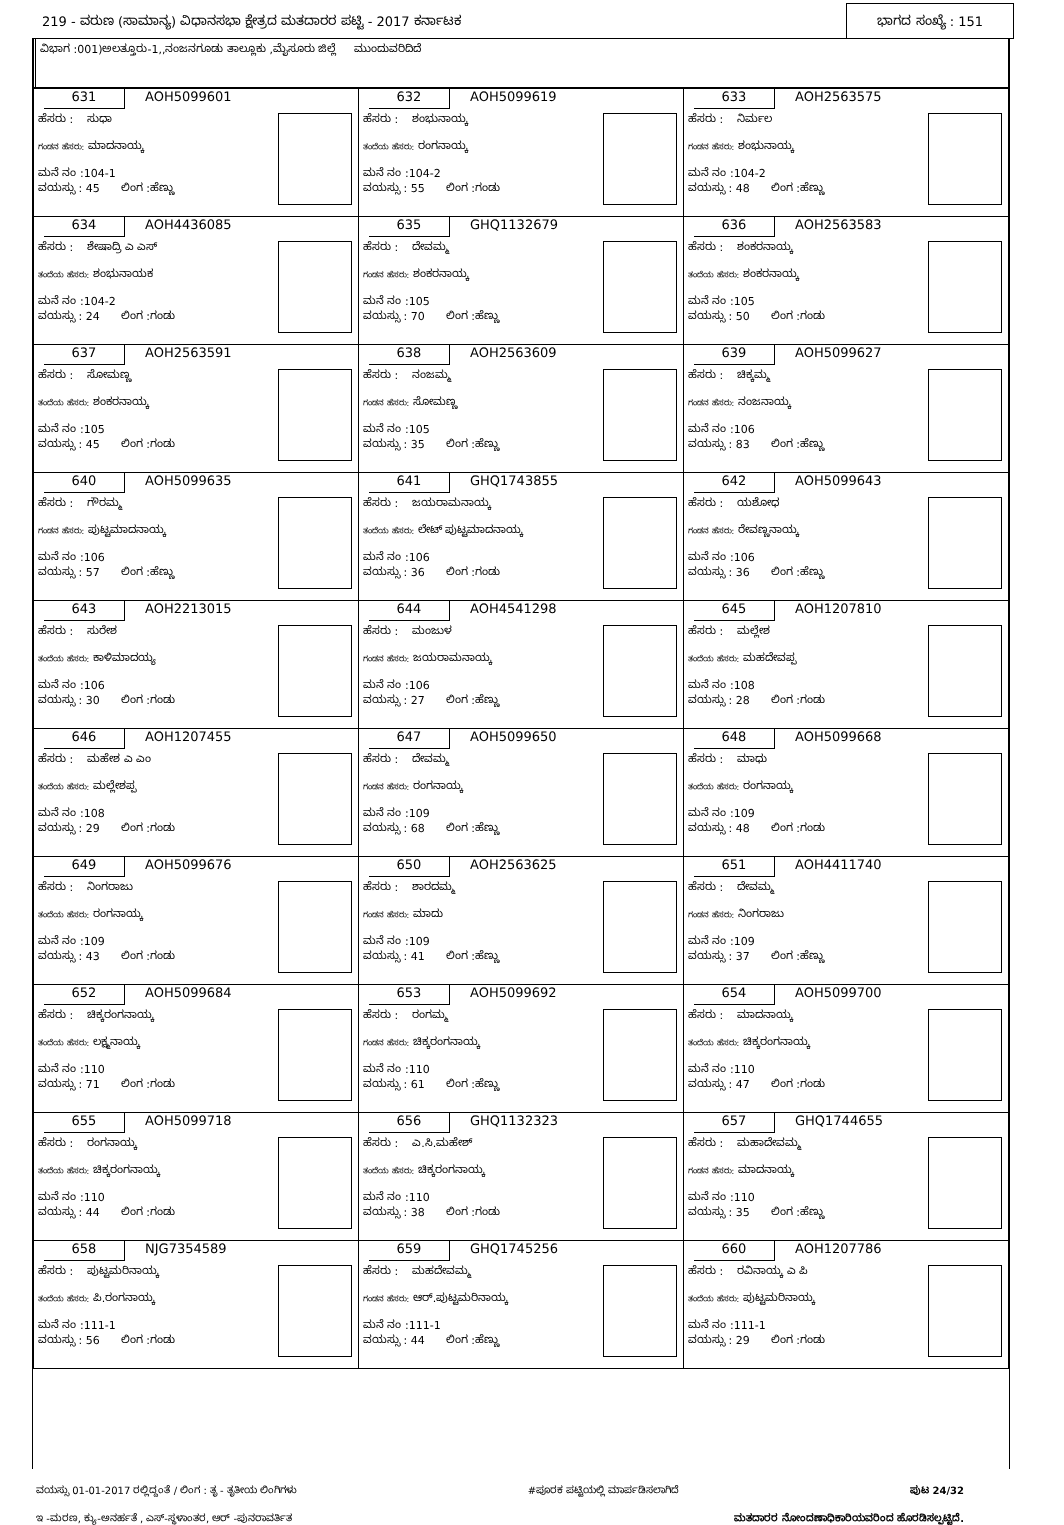219 - ವರುಣ (ಸಾಮಾನ್ಯ) ವಿಧಾನಸಭಾ ಕ್ಷೇತ್ರದ ಮತದಾರರ ಪಟ್ಟಿ - 2017 ಕರ್ನಾಟಕ ಭಾಗದ ಸಂಖ್ಯೆ : 151
ವಿಭಾಗ :001)ಅಲತ್ತೂರು-1,,ನಂಜನಗೂಡು ತಾಲ್ಲೂಕು ,ಮೈಸೂರು ಜಿಲ್ಲೆ ಮುಂದುವರಿದಿದೆ
| 631 AOH5099601 ಹೆಸರು : ಸುಧಾ ಗಂಡನ ಹೆಸರು: ಮಾದನಾಯ್ಕ ಮನೆ ನಂ :104-1 ವಯಸ್ಸು : 45 ಲಿಂಗ :ಹೆಣ್ಣು | 632 AOH5099619 ಹೆಸರು : ಶಂಭುನಾಯ್ಕ ತಂದೆಯ ಹೆಸರು: ರಂಗನಾಯ್ಕ ಮನೆ ನಂ :104-2 ವಯಸ್ಸು : 55 ಲಿಂಗ :ಗಂಡು | 633 AOH2563575 ಹೆಸರು : ನಿರ್ಮಲ ಗಂಡನ ಹೆಸರು: ಶಂಭುನಾಯ್ಕ ಮನೆ ನಂ :104-2 ವಯಸ್ಸು : 48 ಲಿಂಗ :ಹೆಣ್ಣು |
| 634 AOH4436085 ಹೆಸರು : ಶೇಷಾದ್ರಿ ಎ ಎಸ್ ತಂದೆಯ ಹೆಸರು: ಶಂಭುನಾಯಕ ಮನೆ ನಂ :104-2 ವಯಸ್ಸು : 24 ಲಿಂಗ :ಗಂಡು | 635 GHQ1132679 ಹೆಸರು : ದೇವಮ್ಮ ಗಂಡನ ಹೆಸರು: ಶಂಕರನಾಯ್ಕ ಮನೆ ನಂ :105 ವಯಸ್ಸು : 70 ಲಿಂಗ :ಹೆಣ್ಣು | 636 AOH2563583 ಹೆಸರು : ಶಂಕರನಾಯ್ಕ ತಂದೆಯ ಹೆಸರು: ಶಂಕರನಾಯ್ಕ ಮನೆ ನಂ :105 ವಯಸ್ಸು : 50 ಲಿಂಗ :ಗಂಡು |
| 637 AOH2563591 ಹೆಸರು : ಸೋಮಣ್ಣ ತಂದೆಯ ಹೆಸರು: ಶಂಕರನಾಯ್ಕ ಮನೆ ನಂ :105 ವಯಸ್ಸು : 45 ಲಿಂಗ :ಗಂಡು | 638 AOH2563609 ಹೆಸರು : ನಂಜಮ್ಮ ಗಂಡನ ಹೆಸರು: ಸೋಮಣ್ಣ ಮನೆ ನಂ :105 ವಯಸ್ಸು : 35 ಲಿಂಗ :ಹೆಣ್ಣು | 639 AOH5099627 ಹೆಸರು : ಚಿಕ್ಕಮ್ಮ ಗಂಡನ ಹೆಸರು: ನಂಜನಾಯ್ಕ ಮನೆ ನಂ :106 ವಯಸ್ಸು : 83 ಲಿಂಗ :ಹೆಣ್ಣು |
| 640 AOH5099635 ಹೆಸರು : ಗೌರಮ್ಮ ಗಂಡನ ಹೆಸರು: ಪುಟ್ಟಮಾದನಾಯ್ಕ ಮನೆ ನಂ :106 ವಯಸ್ಸು : 57 ಲಿಂಗ :ಹೆಣ್ಣು | 641 GHQ1743855 ಹೆಸರು : ಜಯರಾಮನಾಯ್ಕ ತಂದೆಯ ಹೆಸರು: ಲೇಟ್ ಪುಟ್ಟಮಾದನಾಯ್ಕ ಮನೆ ನಂ :106 ವಯಸ್ಸು : 36 ಲಿಂಗ :ಗಂಡು | 642 AOH5099643 ಹೆಸರು : ಯಶೋಧ ಗಂಡನ ಹೆಸರು: ರೇವಣ್ಣನಾಯ್ಕ ಮನೆ ನಂ :106 ವಯಸ್ಸು : 36 ಲಿಂಗ :ಹೆಣ್ಣು |
| 643 AOH2213015 ಹೆಸರು : ಸುರೇಶ ತಂದೆಯ ಹೆಸರು: ಕಾಳಿಮಾದಯ್ಯ ಮನೆ ನಂ :106 ವಯಸ್ಸು : 30 ಲಿಂಗ :ಗಂಡು | 644 AOH4541298 ಹೆಸರು : ಮಂಜುಳ ಗಂಡನ ಹೆಸರು: ಜಯರಾಮನಾಯ್ಕ ಮನೆ ನಂ :106 ವಯಸ್ಸು : 27 ಲಿಂಗ :ಹೆಣ್ಣು | 645 AOH1207810 ಹೆಸರು : ಮಲ್ಲೇಶ ತಂದೆಯ ಹೆಸರು: ಮಹದೇವಪ್ಪ ಮನೆ ನಂ :108 ವಯಸ್ಸು : 28 ಲಿಂಗ :ಗಂಡು |
| 646 AOH1207455 ಹೆಸರು : ಮಹೇಶ ಎ ಎಂ ತಂದೆಯ ಹೆಸರು: ಮಲ್ಲೇಶಪ್ಪ ಮನೆ ನಂ :108 ವಯಸ್ಸು : 29 ಲಿಂಗ :ಗಂಡು | 647 AOH5099650 ಹೆಸರು : ದೇವಮ್ಮ ಗಂಡನ ಹೆಸರು: ರಂಗನಾಯ್ಕ ಮನೆ ನಂ :109 ವಯಸ್ಸು : 68 ಲಿಂಗ :ಹೆಣ್ಣು | 648 AOH5099668 ಹೆಸರು : ಮಾಧು ತಂದೆಯ ಹೆಸರು: ರಂಗನಾಯ್ಕ ಮನೆ ನಂ :109 ವಯಸ್ಸು : 48 ಲಿಂಗ :ಗಂಡು |
| 649 AOH5099676 ಹೆಸರು : ನಿಂಗರಾಜು ತಂದೆಯ ಹೆಸರು: ರಂಗನಾಯ್ಕ ಮನೆ ನಂ :109 ವಯಸ್ಸು : 43 ಲಿಂಗ :ಗಂಡು | 650 AOH2563625 ಹೆಸರು : ಶಾರದಮ್ಮ ಗಂಡನ ಹೆಸರು: ಮಾದು ಮನೆ ನಂ :109 ವಯಸ್ಸು : 41 ಲಿಂಗ :ಹೆಣ್ಣು | 651 AOH4411740 ಹೆಸರು : ದೇವಮ್ಮ ಗಂಡನ ಹೆಸರು: ನಿಂಗರಾಜು ಮನೆ ನಂ :109 ವಯಸ್ಸು : 37 ಲಿಂಗ :ಹೆಣ್ಣು |
| 652 AOH5099684 ಹೆಸರು : ಚಿಕ್ಕರಂಗನಾಯ್ಕ ತಂದೆಯ ಹೆಸರು: ಲಕ್ಷ್ಮನಾಯ್ಕ ಮನೆ ನಂ :110 ವಯಸ್ಸು : 71 ಲಿಂಗ :ಗಂಡು | 653 AOH5099692 ಹೆಸರು : ರಂಗಮ್ಮ ಗಂಡನ ಹೆಸರು: ಚಿಕ್ಕರಂಗನಾಯ್ಕ ಮನೆ ನಂ :110 ವಯಸ್ಸು : 61 ಲಿಂಗ :ಹೆಣ್ಣು | 654 AOH5099700 ಹೆಸರು : ಮಾದನಾಯ್ಕ ತಂದೆಯ ಹೆಸರು: ಚಿಕ್ಕರಂಗನಾಯ್ಕ ಮನೆ ನಂ :110 ವಯಸ್ಸು : 47 ಲಿಂಗ :ಗಂಡು |
| 655 AOH5099718 ಹೆಸರು : ರಂಗನಾಯ್ಕ ತಂದೆಯ ಹೆಸರು: ಚಿಕ್ಕರಂಗನಾಯ್ಕ ಮನೆ ನಂ :110 ವಯಸ್ಸು : 44 ಲಿಂಗ :ಗಂಡು | 656 GHQ1132323 ಹೆಸರು : ಎ.ಸಿ.ಮಹೇಶ್ ತಂದೆಯ ಹೆಸರು: ಚಿಕ್ಕರಂಗನಾಯ್ಕ ಮನೆ ನಂ :110 ವಯಸ್ಸು : 38 ಲಿಂಗ :ಗಂಡು | 657 GHQ1744655 ಹೆಸರು : ಮಹಾದೇವಮ್ಮ ಗಂಡನ ಹೆಸರು: ಮಾದನಾಯ್ಕ ಮನೆ ನಂ :110 ವಯಸ್ಸು : 35 ಲಿಂಗ :ಹೆಣ್ಣು |
| 658 NJG7354589 ಹೆಸರು : ಪುಟ್ಟಮರಿನಾಯ್ಕ ತಂದೆಯ ಹೆಸರು: ಪಿ.ರಂಗನಾಯ್ಕ ಮನೆ ನಂ :111-1 ವಯಸ್ಸು : 56 ಲಿಂಗ :ಗಂಡು | 659 GHQ1745256 ಹೆಸರು : ಮಹದೇವಮ್ಮ ಗಂಡನ ಹೆಸರು: ಆರ್.ಪುಟ್ಟಮರಿನಾಯ್ಕ ಮನೆ ನಂ :111-1 ವಯಸ್ಸು : 44 ಲಿಂಗ :ಹೆಣ್ಣು | 660 AOH1207786 ಹೆಸರು : ರವಿನಾಯ್ಕ ಎ ಪಿ ತಂದೆಯ ಹೆಸರು: ಪುಟ್ಟಮರಿನಾಯ್ಕ ಮನೆ ನಂ :111-1 ವಯಸ್ಸು : 29 ಲಿಂಗ :ಗಂಡು |
ವಯಸ್ಸು 01-01-2017 ರಲ್ಲಿದ್ದಂತೆ / ಲಿಂಗ : ತೃ - ತೃತೀಯ ಲಿಂಗಿಗಳು #ಪೂರಕ ಪಟ್ಟಿಯಲ್ಲಿ ಮಾರ್ಪಡಿಸಲಾಗಿದೆ ಪುಟ 24/32
ಇ -ಮರಣ, ಕ್ಯು-ಅನರ್ಹತೆ , ಎಸ್-ಸ್ಥಳಾಂತರ, ಆರ್ -ಪುನರಾವರ್ತಿತ ಮತದಾರರ ನೋಂದಣಾಧಿಕಾರಿಯವರಿಂದ ಹೊರಡಿಸಲ್ಪಟ್ಟಿದೆ.